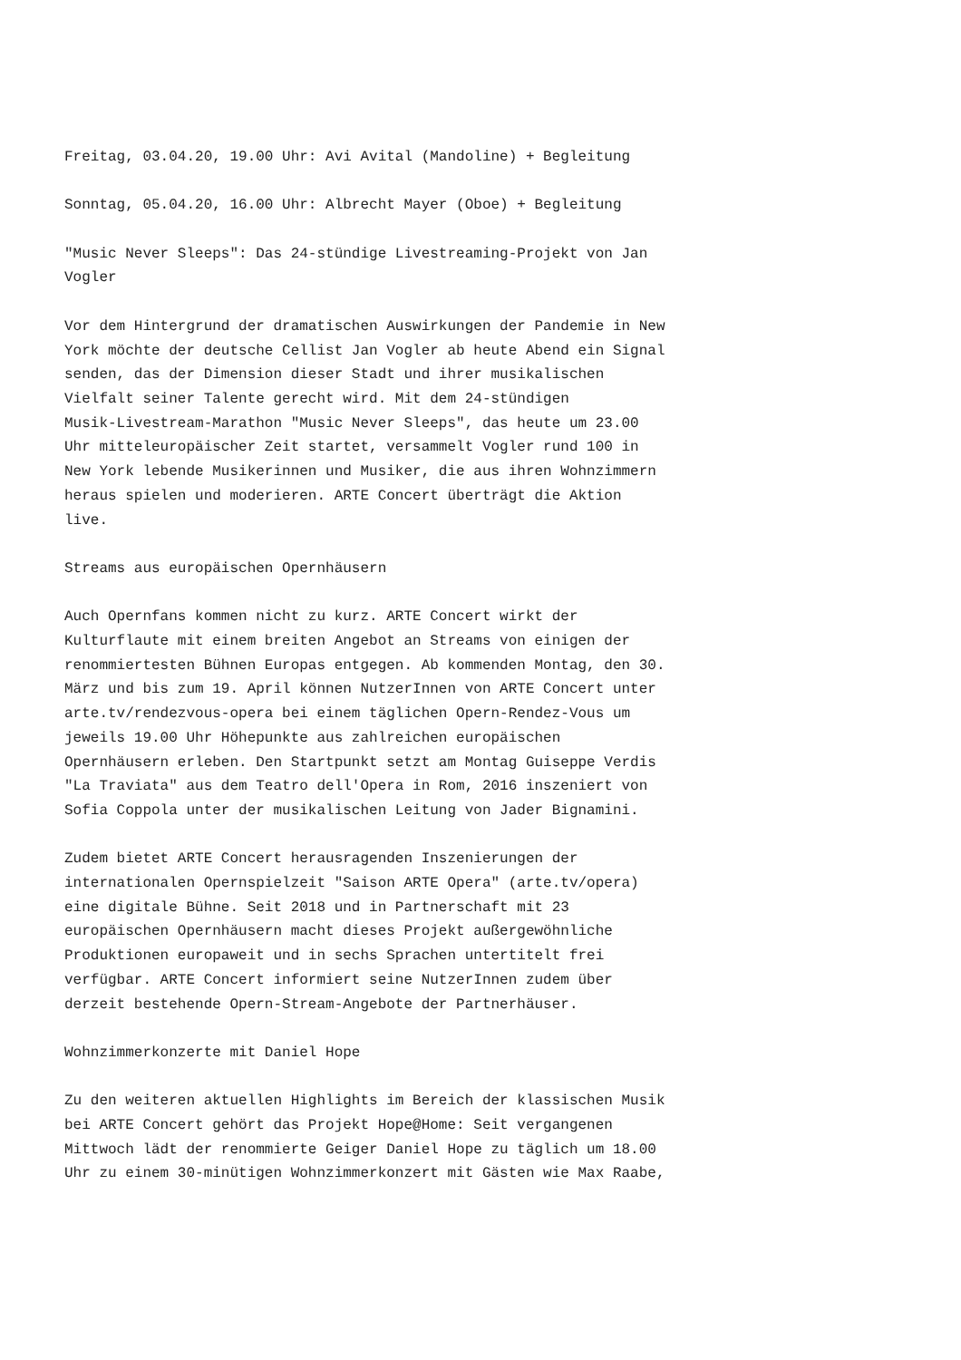Freitag, 03.04.20, 19.00 Uhr: Avi Avital (Mandoline) + Begleitung
Sonntag, 05.04.20, 16.00 Uhr: Albrecht Mayer (Oboe) + Begleitung
"Music Never Sleeps": Das 24-stündige Livestreaming-Projekt von Jan Vogler
Vor dem Hintergrund der dramatischen Auswirkungen der Pandemie in New York möchte der deutsche Cellist Jan Vogler ab heute Abend ein Signal senden, das der Dimension dieser Stadt und ihrer musikalischen Vielfalt seiner Talente gerecht wird. Mit dem 24-stündigen Musik-Livestream-Marathon "Music Never Sleeps", das heute um 23.00 Uhr mitteleuropäischer Zeit startet, versammelt Vogler rund 100 in New York lebende Musikerinnen und Musiker, die aus ihren Wohnzimmern heraus spielen und moderieren. ARTE Concert überträgt die Aktion live.
Streams aus europäischen Opernhäusern
Auch Opernfans kommen nicht zu kurz. ARTE Concert wirkt der Kulturflaute mit einem breiten Angebot an Streams von einigen der renommiertesten Bühnen Europas entgegen. Ab kommenden Montag, den 30. März und bis zum 19. April können NutzerInnen von ARTE Concert unter arte.tv/rendezvous-opera bei einem täglichen Opern-Rendez-Vous um jeweils 19.00 Uhr Höhepunkte aus zahlreichen europäischen Opernhäusern erleben. Den Startpunkt setzt am Montag Guiseppe Verdis "La Traviata" aus dem Teatro dell'Opera in Rom, 2016 inszeniert von Sofia Coppola unter der musikalischen Leitung von Jader Bignamini.
Zudem bietet ARTE Concert herausragenden Inszenierungen der internationalen Opernspielzeit "Saison ARTE Opera" (arte.tv/opera) eine digitale Bühne. Seit 2018 und in Partnerschaft mit 23 europäischen Opernhäusern macht dieses Projekt außergewöhnliche Produktionen europaweit und in sechs Sprachen untertitelt frei verfügbar. ARTE Concert informiert seine NutzerInnen zudem über derzeit bestehende Opern-Stream-Angebote der Partnerhäuser.
Wohnzimmerkonzerte mit Daniel Hope
Zu den weiteren aktuellen Highlights im Bereich der klassischen Musik bei ARTE Concert gehört das Projekt Hope@Home: Seit vergangenen Mittwoch lädt der renommierte Geiger Daniel Hope zu täglich um 18.00 Uhr zu einem 30-minütigen Wohnzimmerkonzert mit Gästen wie Max Raabe,